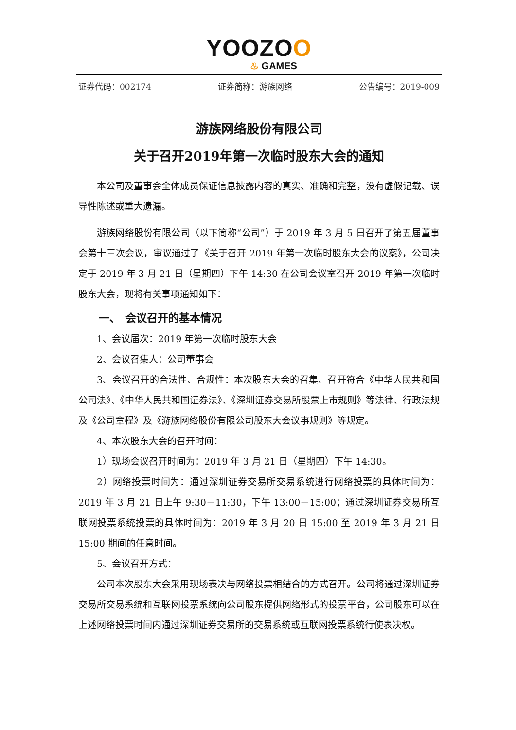YOOZOO
♨ GAMES
证券代码：002174 证券简称：游族网络 公告编号：2019-009
游族网络股份有限公司
关于召开2019年第一次临时股东大会的通知
本公司及董事会全体成员保证信息披露内容的真实、准确和完整，没有虚假记载、误导性陈述或重大遗漏。
游族网络股份有限公司（以下简称“公司”）于 2019 年 3 月 5 日召开了第五届董事会第十三次会议，审议通过了《关于召开 2019 年第一次临时股东大会的议案》，公司决定于 2019 年 3 月 21 日（星期四）下午 14:30 在公司会议室召开 2019 年第一次临时股东大会，现将有关事项通知如下：
一、　会议召开的基本情况
1、会议届次：2019 年第一次临时股东大会
2、会议召集人：公司董事会
3、会议召开的合法性、合规性：本次股东大会的召集、召开符合《中华人民共和国公司法》、《中华人民共和国证券法》、《深圳证券交易所股票上市规则》等法律、行政法规及《公司章程》及《游族网络股份有限公司股东大会议事规则》等规定。
4、本次股东大会的召开时间：
1）现场会议召开时间为：2019 年 3 月 21 日（星期四）下午 14:30。
2）网络投票时间为：通过深圳证券交易所交易系统进行网络投票的具体时间为：2019 年 3 月 21 日上午 9:30－11:30，下午 13:00－15:00；通过深圳证券交易所互联网投票系统投票的具体时间为：2019 年 3 月 20 日 15:00 至 2019 年 3 月 21 日 15:00 期间的任意时间。
5、会议召开方式：
公司本次股东大会采用现场表决与网络投票相结合的方式召开。公司将通过深圳证券交易所交易系统和互联网投票系统向公司股东提供网络形式的投票平台，公司股东可以在上述网络投票时间内通过深圳证券交易所的交易系统或互联网投票系统行使表决权。